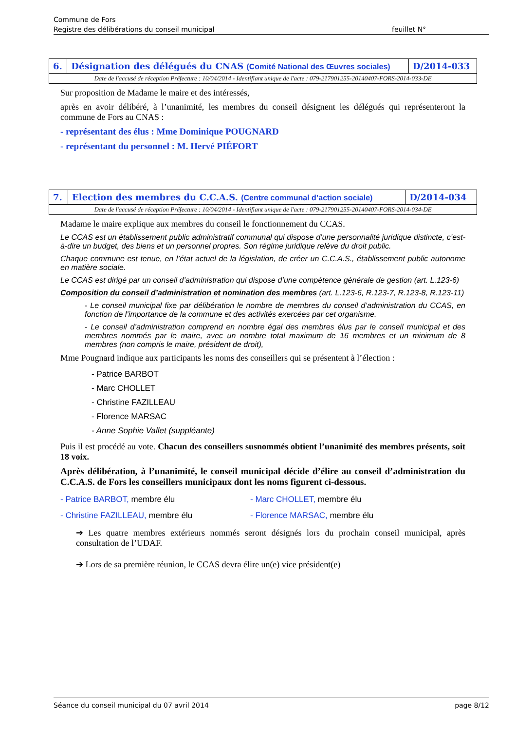Commune de Fors
Registre des délibérations du conseil municipal
feuillet N°
| 6. | Désignation des délégués du CNAS (Comité National des Œuvres sociales) | D/2014-033 |
| Date de l'accusé de réception Préfecture : 10/04/2014 - Identifiant unique de l'acte : 079-217901255-20140407-FORS-2014-033-DE | | |
Sur proposition de Madame le maire et des intéressés,
après en avoir délibéré, à l’unanimité, les membres du conseil désignent les délégués qui représenteront la commune de Fors au CNAS :
- représentant des élus : Mme Dominique POUGNARD
- représentant du personnel : M. Hervé PIÉFORT
| 7. | Election des membres du C.C.A.S. (Centre communal d’action sociale) | D/2014-034 |
| Date de l'accusé de réception Préfecture : 10/04/2014 - Identifiant unique de l'acte : 079-217901255-20140407-FORS-2014-034-DE | | |
Madame le maire explique aux membres du conseil le fonctionnement du CCAS.
Le CCAS est un établissement public administratif communal qui dispose d’une personnalité juridique distincte, c’est-à-dire un budget, des biens et un personnel propres. Son régime juridique relève du droit public.
Chaque commune est tenue, en l’état actuel de la législation, de créer un C.C.A.S., établissement public autonome en matière sociale.
Le CCAS est dirigé par un conseil d’administration qui dispose d’une compétence générale de gestion (art. L.123-6)
Composition du conseil d’administration et nomination des membres (art. L.123-6, R.123-7, R.123-8, R.123-11)
- Le conseil municipal fixe par délibération le nombre de membres du conseil d’administration du CCAS, en fonction de l’importance de la commune et des activités exercées par cet organisme.
- Le conseil d’administration comprend en nombre égal des membres élus par le conseil municipal et des membres nommés par le maire, avec un nombre total maximum de 16 membres et un minimum de 8 membres (non compris le maire, président de droit),
Mme Pougnard indique aux participants les noms des conseillers qui se présentent à l’élection :
- Patrice BARBOT
- Marc CHOLLET
- Christine FAZILLEAU
- Florence MARSAC
- Anne Sophie Vallet (suppléante)
Puis il est procédé au vote. Chacun des conseillers susnommés obtient l’unanimité des membres présents, soit 18 voix.
Après délibération, à l’unanimité, le conseil municipal décide d’élire au conseil d’administration du C.C.A.S. de Fors les conseillers municipaux dont les noms figurent ci-dessous.
- Patrice BARBOT, membre élu
- Marc CHOLLET, membre élu
- Christine FAZILLEAU, membre élu
- Florence MARSAC, membre élu
➔ Les quatre membres extérieurs nommés seront désignés lors du prochain conseil municipal, après consultation de l’UDAF.
➔ Lors de sa première réunion, le CCAS devra élire un(e) vice président(e)
Séance du conseil municipal du 07 avril 2014 page 8/12